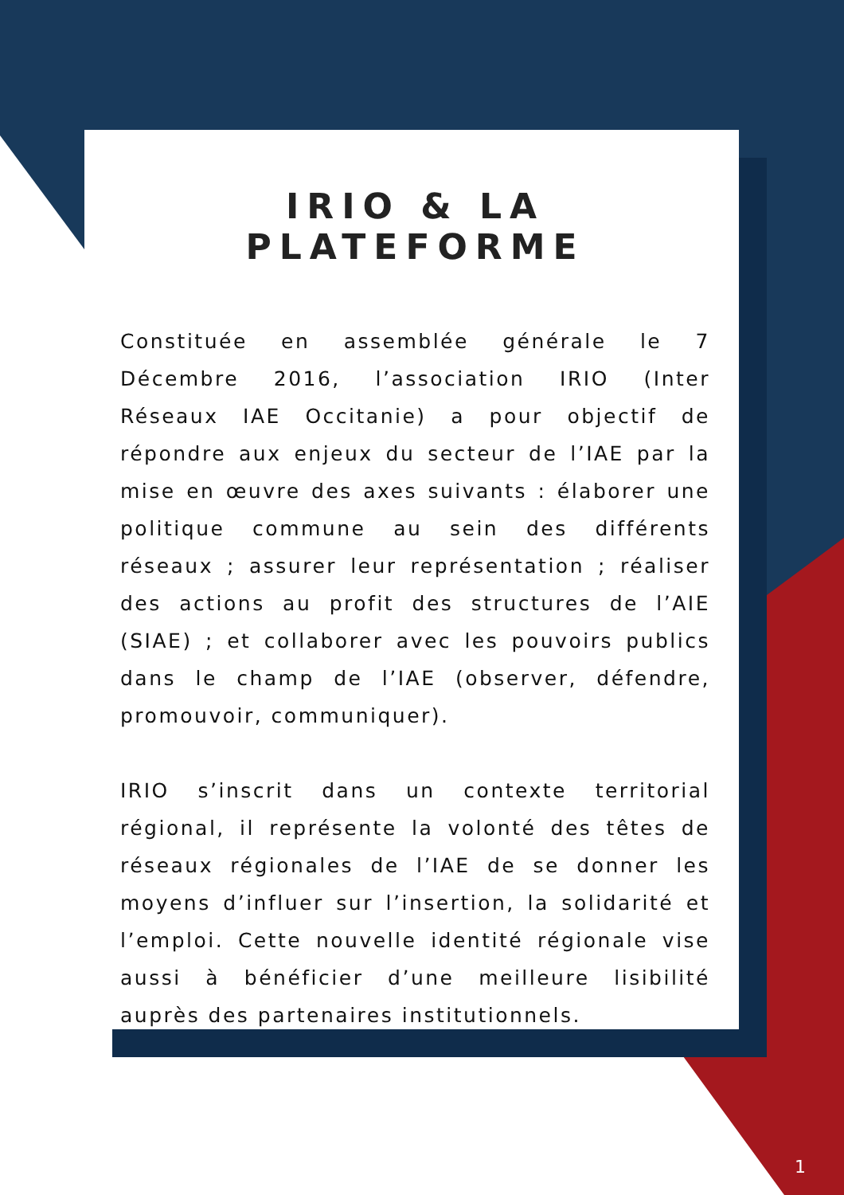IRIO & LA PLATEFORME
Constituée en assemblée générale le 7 Décembre 2016, l’association IRIO (Inter Réseaux IAE Occitanie) a pour objectif de répondre aux enjeux du secteur de l’IAE par la mise en œuvre des axes suivants : élaborer une politique commune au sein des différents réseaux ; assurer leur représentation ; réaliser des actions au profit des structures de l’AIE (SIAE) ; et collaborer avec les pouvoirs publics dans le champ de l’IAE (observer, défendre, promouvoir, communiquer).
IRIO s’inscrit dans un contexte territorial régional, il représente la volonté des têtes de réseaux régionales de l’IAE de se donner les moyens d’influer sur l’insertion, la solidarité et l’emploi. Cette nouvelle identité régionale vise aussi à bénéficier d’une meilleure lisibilité auprès des partenaires institutionnels.
1